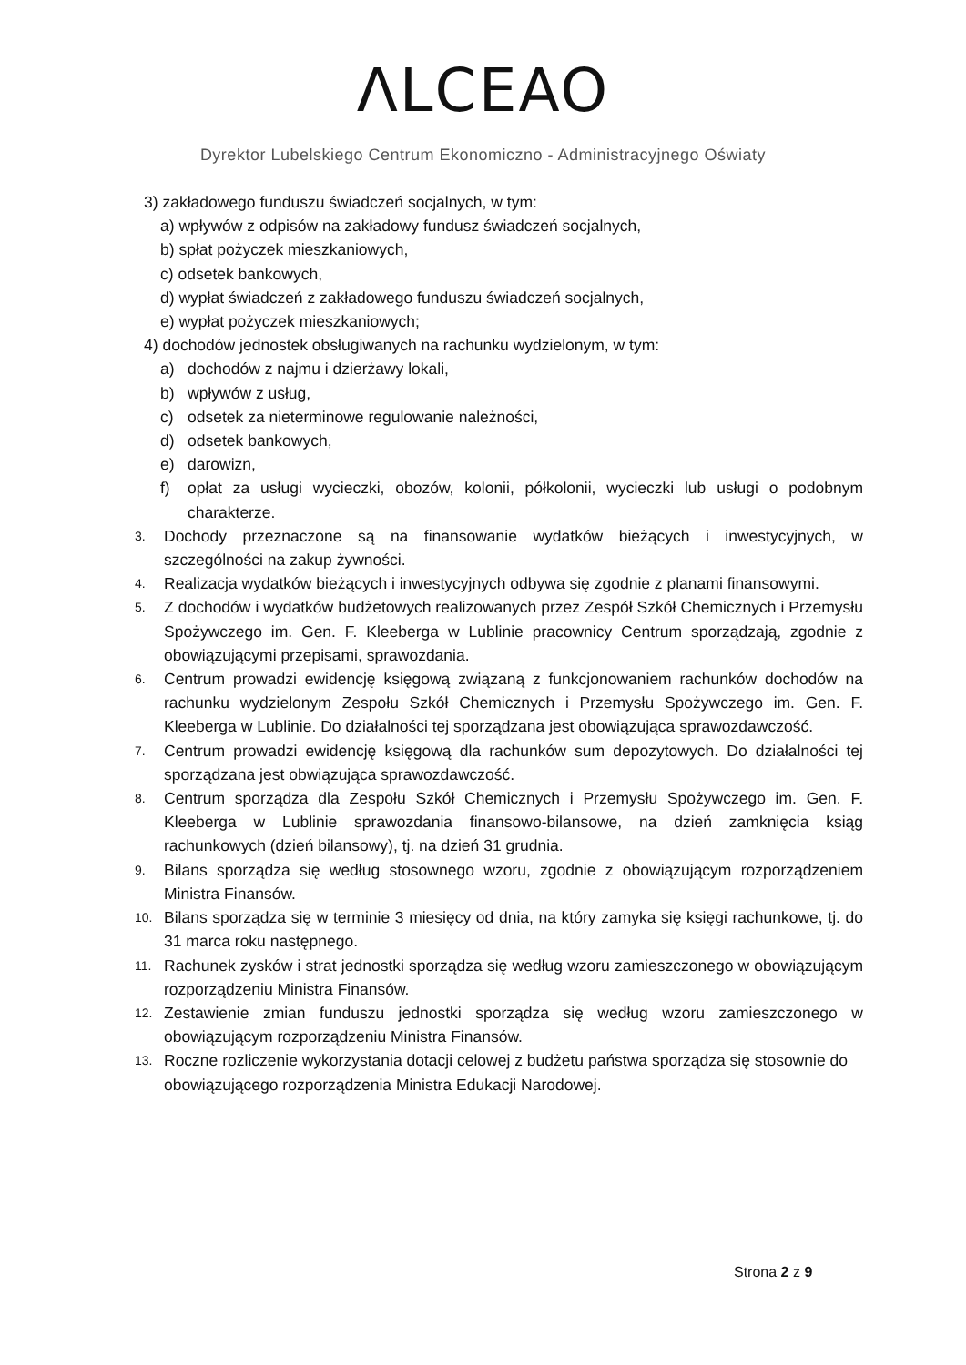ΛLCEAO
Dyrektor Lubelskiego Centrum Ekonomiczno - Administracyjnego Oświaty
3) zakładowego funduszu świadczeń socjalnych, w tym:
a) wpływów z odpisów na zakładowy fundusz świadczeń socjalnych,
b) spłat pożyczek mieszkaniowych,
c) odsetek bankowych,
d) wypłat świadczeń z zakładowego funduszu świadczeń socjalnych,
e) wypłat pożyczek mieszkaniowych;
4) dochodów jednostek obsługiwanych na rachunku wydzielonym, w tym:
a) dochodów z najmu i dzierżawy lokali,
b) wpływów z usług,
c) odsetek za nieterminowe regulowanie należności,
d) odsetek bankowych,
e) darowizn,
f) opłat za usługi wycieczki, obozów, kolonii, półkolonii, wycieczki lub usługi o podobnym charakterze.
3. Dochody przeznaczone są na finansowanie wydatków bieżących i inwestycyjnych, w szczególności na zakup żywności.
4. Realizacja wydatków bieżących i inwestycyjnych odbywa się zgodnie z planami finansowymi.
5. Z dochodów i wydatków budżetowych realizowanych przez Zespół Szkół Chemicznych i Przemysłu Spożywczego im. Gen. F. Kleeberga w Lublinie pracownicy Centrum sporządzają, zgodnie z obowiązującymi przepisami, sprawozdania.
6. Centrum prowadzi ewidencję księgową związaną z funkcjonowaniem rachunków dochodów na rachunku wydzielonym Zespołu Szkół Chemicznych i Przemysłu Spożywczego im. Gen. F. Kleeberga w Lublinie. Do działalności tej sporządzana jest obowiązująca sprawozdawczość.
7. Centrum prowadzi ewidencję księgową dla rachunków sum depozytowych. Do działalności tej sporządzana jest obwiązująca sprawozdawczość.
8. Centrum sporządza dla Zespołu Szkół Chemicznych i Przemysłu Spożywczego im. Gen. F. Kleeberga w Lublinie sprawozdania finansowo-bilansowe, na dzień zamknięcia ksiąg rachunkowych (dzień bilansowy), tj. na dzień 31 grudnia.
9. Bilans sporządza się według stosownego wzoru, zgodnie z obowiązującym rozporządzeniem Ministra Finansów.
10. Bilans sporządza się w terminie 3 miesięcy od dnia, na który zamyka się księgi rachunkowe, tj. do 31 marca roku następnego.
11. Rachunek zysków i strat jednostki sporządza się według wzoru zamieszczonego w obowiązującym rozporządzeniu Ministra Finansów.
12. Zestawienie zmian funduszu jednostki sporządza się według wzoru zamieszczonego w obowiązującym rozporządzeniu Ministra Finansów.
13. Roczne rozliczenie wykorzystania dotacji celowej z budżetu państwa sporządza się stosownie do obowiązującego rozporządzenia Ministra Edukacji Narodowej.
Strona 2 z 9